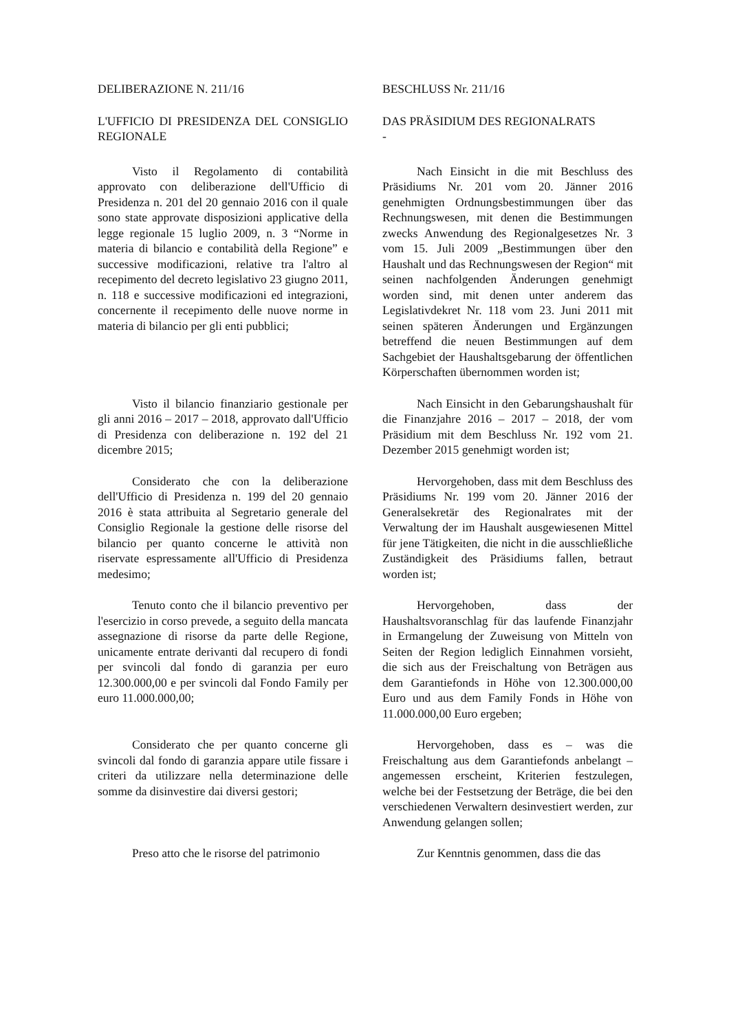DELIBERAZIONE N. 211/16 BESCHLUSS Nr. 211/16
L'UFFICIO DI PRESIDENZA DEL CONSIGLIO REGIONALE
DAS PRÄSIDIUM DES REGIONALRATS
-
Visto il Regolamento di contabilità approvato con deliberazione dell'Ufficio di Presidenza n. 201 del 20 gennaio 2016 con il quale sono state approvate disposizioni applicative della legge regionale 15 luglio 2009, n. 3 “Norme in materia di bilancio e contabilità della Regione” e successive modificazioni, relative tra l'altro al recepimento del decreto legislativo 23 giugno 2011, n. 118 e successive modificazioni ed integrazioni, concernente il recepimento delle nuove norme in materia di bilancio per gli enti pubblici;
Nach Einsicht in die mit Beschluss des Präsidiums Nr. 201 vom 20. Jänner 2016 genehmigten Ordnungsbestimmungen über das Rechnungswesen, mit denen die Bestimmungen zwecks Anwendung des Regionalgesetzes Nr. 3 vom 15. Juli 2009 „Bestimmungen über den Haushalt und das Rechnungswesen der Region“ mit seinen nachfolgenden Änderungen genehmigt worden sind, mit denen unter anderem das Legislativdekret Nr. 118 vom 23. Juni 2011 mit seinen späteren Änderungen und Ergänzungen betreffend die neuen Bestimmungen auf dem Sachgebiet der Haushaltsgebarung der öffentlichen Körperschaften übernommen worden ist;
Visto il bilancio finanziario gestionale per gli anni 2016 – 2017 – 2018, approvato dall'Ufficio di Presidenza con deliberazione n. 192 del 21 dicembre 2015;
Nach Einsicht in den Gebarungshaushalt für die Finanzjahre 2016 – 2017 – 2018, der vom Präsidium mit dem Beschluss Nr. 192 vom 21. Dezember 2015 genehmigt worden ist;
Considerato che con la deliberazione dell'Ufficio di Presidenza n. 199 del 20 gennaio 2016 è stata attribuita al Segretario generale del Consiglio Regionale la gestione delle risorse del bilancio per quanto concerne le attività non riservate espressamente all'Ufficio di Presidenza medesimo;
Hervorgehoben, dass mit dem Beschluss des Präsidiums Nr. 199 vom 20. Jänner 2016 der Generalsekretär des Regionalrates mit der Verwaltung der im Haushalt ausgewiesenen Mittel für jene Tätigkeiten, die nicht in die ausschließliche Zuständigkeit des Präsidiums fallen, betraut worden ist;
Tenuto conto che il bilancio preventivo per l'esercizio in corso prevede, a seguito della mancata assegnazione di risorse da parte delle Regione, unicamente entrate derivanti dal recupero di fondi per svincoli dal fondo di garanzia per euro 12.300.000,00 e per svincoli dal Fondo Family per euro 11.000.000,00;
Hervorgehoben, dass der Haushaltsvoranschlag für das laufende Finanzjahr in Ermangelung der Zuweisung von Mitteln von Seiten der Region lediglich Einnahmen vorsieht, die sich aus der Freischaltung von Beträgen aus dem Garantiefonds in Höhe von 12.300.000,00 Euro und aus dem Family Fonds in Höhe von 11.000.000,00 Euro ergeben;
Considerato che per quanto concerne gli svincoli dal fondo di garanzia appare utile fissare i criteri da utilizzare nella determinazione delle somme da disinvestire dai diversi gestori;
Hervorgehoben, dass es – was die Freischaltung aus dem Garantiefonds anbelangt – angemessen erscheint, Kriterien festzulegen, welche bei der Festsetzung der Beträge, die bei den verschiedenen Verwaltern desinvestiert werden, zur Anwendung gelangen sollen;
Preso atto che le risorse del patrimonio
Zur Kenntnis genommen, dass die das